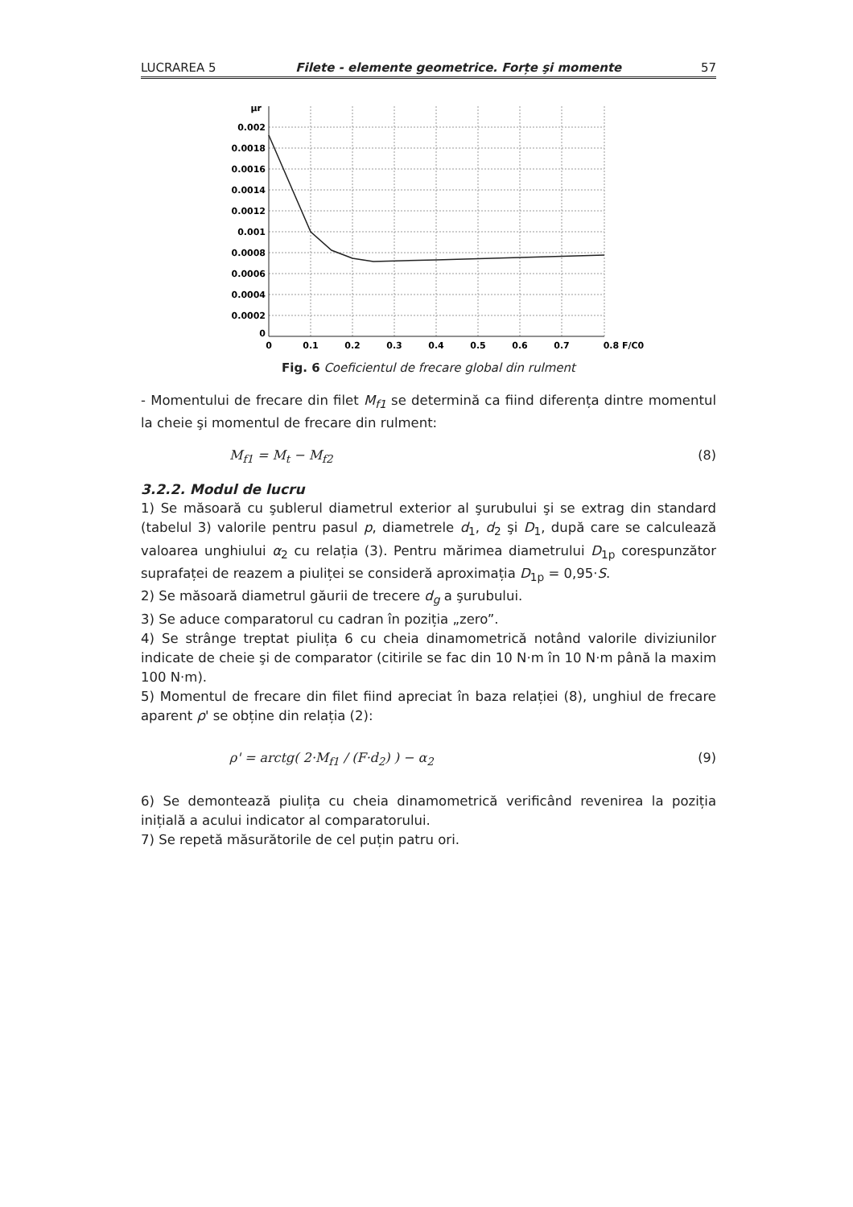LUCRAREA 5 Filete - elemente geometrice. Forțe şi momente 57
0.002
0.0018
0.0016
0.0014
0.0012
0.001
0.0008
0.0006
0.0004
0.0002
0
μr
0
0.1
0.2
0.3
0.4
0.5
0.6
0.7
0.8 F/C0
Fig. 6 Coeficientul de frecare global din rulment
- Momentului de frecare din filet M<sub>f1</sub> se determină ca fiind diferența dintre momentul la cheie şi momentul de frecare din rulment:
M<sub>f1</sub> = M<sub>t</sub> − M<sub>f2</sub> (8)
3.2.2. Modul de lucru
1) Se măsoară cu şublerul diametrul exterior al şurubului şi se extrag din standard (tabelul 3) valorile pentru pasul p, diametrele d<sub>1</sub>, d<sub>2</sub> şi D<sub>1</sub>, după care se calculează valoarea unghiului α<sub>2</sub> cu relația (3). Pentru mărimea diametrului D<sub>1p</sub> corespunzător suprafaței de reazem a piuliței se consideră aproximația D<sub>1p</sub> = 0,95·S.
2) Se măsoară diametrul găurii de trecere d<sub>g</sub> a şurubului.
3) Se aduce comparatorul cu cadran în poziția „zero”.
4) Se strânge treptat piulița 6 cu cheia dinamometrică notând valorile diviziunilor indicate de cheie şi de comparator (citirile se fac din 10 N·m în 10 N·m până la maxim 100 N·m).
5) Momentul de frecare din filet fiind apreciat în baza relației (8), unghiul de frecare aparent ρ' se obține din relația (2):
ρ' = arctg( 2·M<sub>f1</sub> / (F·d<sub>2</sub>) ) − α<sub>2</sub> (9)
6) Se demontează piulița cu cheia dinamometrică verificând revenirea la poziția inițială a acului indicator al comparatorului.
7) Se repetă măsurătorile de cel puțin patru ori.